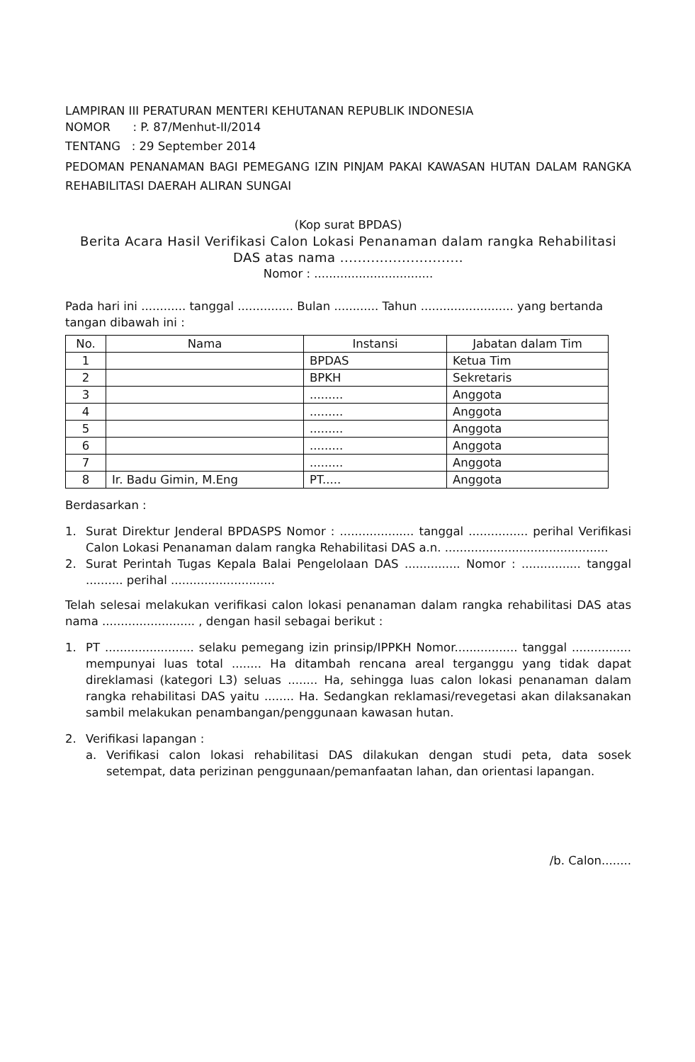LAMPIRAN III PERATURAN MENTERI KEHUTANAN REPUBLIK INDONESIA
NOMOR : P. 87/Menhut-II/2014
TENTANG : 29 September 2014
PEDOMAN PENANAMAN BAGI PEMEGANG IZIN PINJAM PAKAI KAWASAN HUTAN DALAM RANGKA REHABILITASI DAERAH ALIRAN SUNGAI
(Kop surat BPDAS)
Berita Acara Hasil Verifikasi Calon Lokasi Penanaman dalam rangka Rehabilitasi DAS atas nama ............................
Nomor : ................................
Pada hari ini ............ tanggal ............... Bulan ............ Tahun ......................... yang bertanda tangan dibawah ini :
| No. | Nama | Instansi | Jabatan dalam Tim |
| --- | --- | --- | --- |
| 1 | | BPDAS | Ketua Tim |
| 2 | | BPKH | Sekretaris |
| 3 | | ......... | Anggota |
| 4 | | ......... | Anggota |
| 5 | | ......... | Anggota |
| 6 | | ......... | Anggota |
| 7 | | ......... | Anggota |
| 8 | Ir. Badu Gimin, M.Eng | PT..... | Anggota |
Berdasarkan :
1. Surat Direktur Jenderal BPDASPS Nomor : .................... tanggal ................ perihal Verifikasi Calon Lokasi Penanaman dalam rangka Rehabilitasi DAS a.n. ............................................
2. Surat Perintah Tugas Kepala Balai Pengelolaan DAS ............... Nomor : ................ tanggal .......... perihal ............................
Telah selesai melakukan verifikasi calon lokasi penanaman dalam rangka rehabilitasi DAS atas nama ......................... , dengan hasil sebagai berikut :
1. PT ........................ selaku pemegang izin prinsip/IPPKH Nomor................. tanggal ................ mempunyai luas total ........ Ha ditambah rencana areal terganggu yang tidak dapat direklamasi (kategori L3) seluas ........ Ha, sehingga luas calon lokasi penanaman dalam rangka rehabilitasi DAS yaitu ........ Ha. Sedangkan reklamasi/revegetasi akan dilaksanakan sambil melakukan penambangan/penggunaan kawasan hutan.
2. Verifikasi lapangan :
a. Verifikasi calon lokasi rehabilitasi DAS dilakukan dengan studi peta, data sosek setempat, data perizinan penggunaan/pemanfaatan lahan, dan orientasi lapangan.
/b. Calon........